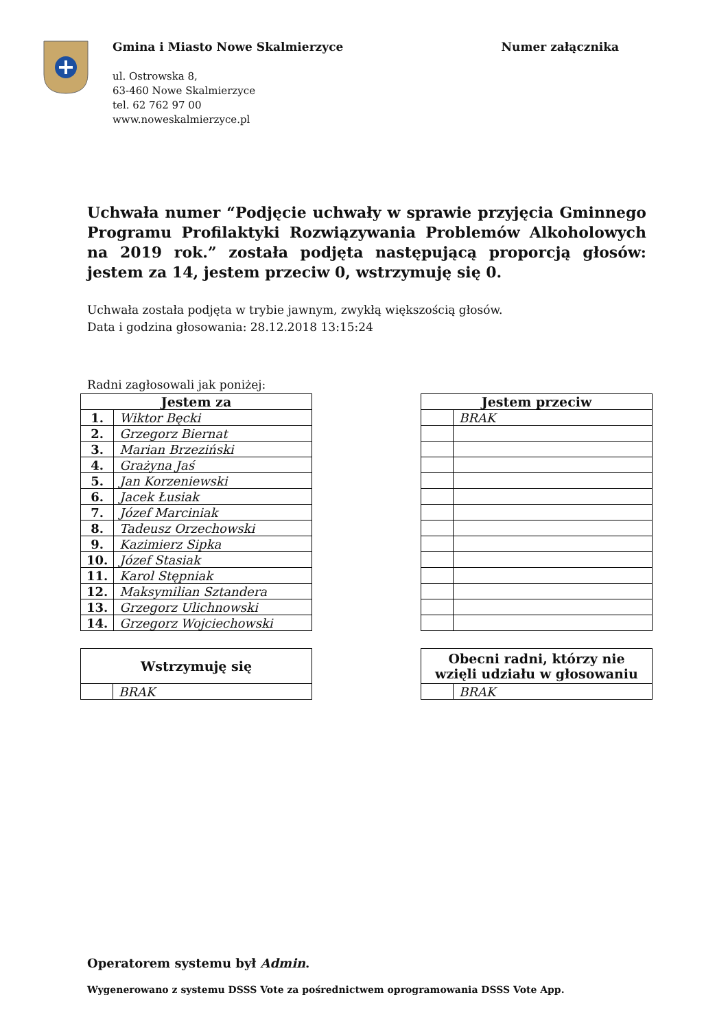Gmina i Miasto Nowe Skalmierzyce
ul. Ostrowska 8,
63-460 Nowe Skalmierzyce
tel. 62 762 97 00
www.noweskalmierzyce.pl
Numer załącznika
Uchwała numer “Podjęcie uchwały w sprawie przyjęcia Gminnego Programu Profilaktyki Rozwiązywania Problemów Alkoholowych na 2019 rok.” została podjęta następującą proporcją głosów: jestem za 14, jestem przeciw 0, wstrzymuję się 0.
Uchwała została podjęta w trybie jawnym, zwykłą większością głosów.
Data i godzina głosowania: 28.12.2018 13:15:24
Radni zagłosowali jak poniżej:
| Jestem za | |
| --- | --- |
| 1. | Wiktor Bęcki |
| 2. | Grzegorz Biernat |
| 3. | Marian Brzeziński |
| 4. | Grażyna Jaś |
| 5. | Jan Korzeniewski |
| 6. | Jacek Łusiak |
| 7. | Józef Marciniak |
| 8. | Tadeusz Orzechowski |
| 9. | Kazimierz Sipka |
| 10. | Józef Stasiak |
| 11. | Karol Stępniak |
| 12. | Maksymilian Sztandera |
| 13. | Grzegorz Ulichnowski |
| 14. | Grzegorz Wojciechowski |
| Jestem przeciw | |
| --- | --- |
| | BRAK |
| Wstrzymuję się | |
| --- | --- |
| | BRAK |
| Obecni radni, którzy nie wzięli udziału w głosowaniu | |
| --- | --- |
| | BRAK |
Operatorem systemu był Admin.
Wygenerowano z systemu DSSS Vote za pośrednictwem oprogramowania DSSS Vote App.